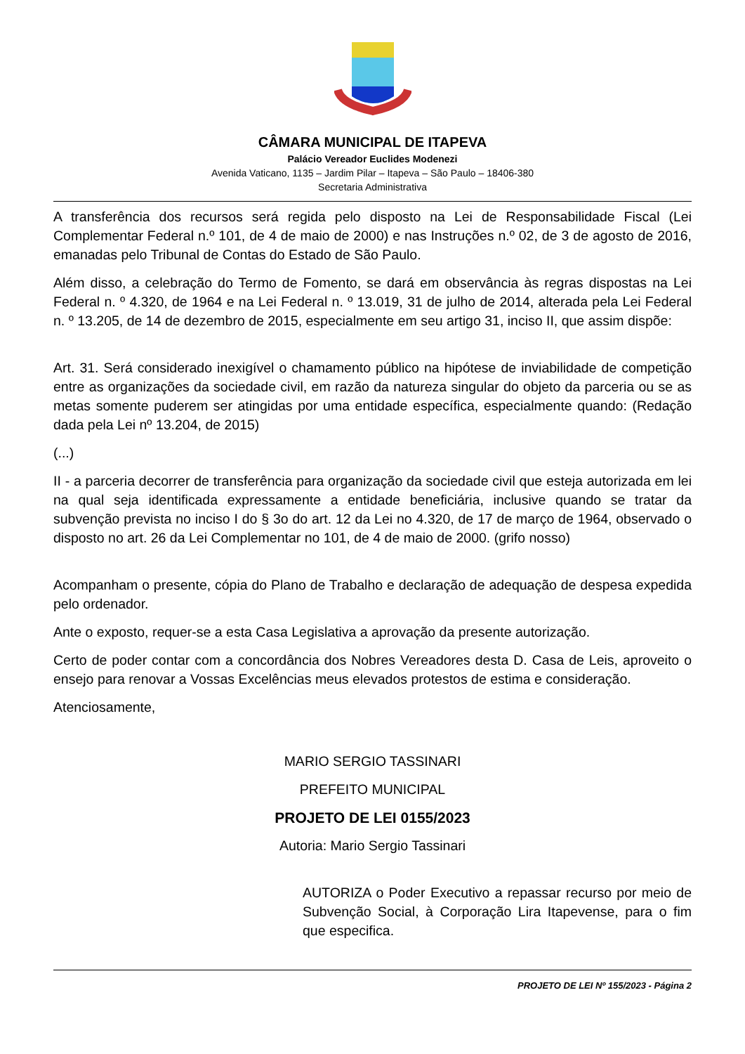CÂMARA MUNICIPAL DE ITAPEVA
Palácio Vereador Euclides Modenezi
Avenida Vaticano, 1135 – Jardim Pilar – Itapeva – São Paulo – 18406-380
Secretaria Administrativa
A transferência dos recursos será regida pelo disposto na Lei de Responsabilidade Fiscal (Lei Complementar Federal n.º 101, de 4 de maio de 2000) e nas Instruções n.º 02, de 3 de agosto de 2016, emanadas pelo Tribunal de Contas do Estado de São Paulo.
Além disso, a celebração do Termo de Fomento, se dará em observância às regras dispostas na Lei Federal n. º 4.320, de 1964 e na Lei Federal n. º 13.019, 31 de julho de 2014, alterada pela Lei Federal n. º 13.205, de 14 de dezembro de 2015, especialmente em seu artigo 31, inciso II, que assim dispõe:
Art. 31. Será considerado inexigível o chamamento público na hipótese de inviabilidade de competição entre as organizações da sociedade civil, em razão da natureza singular do objeto da parceria ou se as metas somente puderem ser atingidas por uma entidade específica, especialmente quando: (Redação dada pela Lei nº 13.204, de 2015)
(...)
II - a parceria decorrer de transferência para organização da sociedade civil que esteja autorizada em lei na qual seja identificada expressamente a entidade beneficiária, inclusive quando se tratar da subvenção prevista no inciso I do § 3o do art. 12 da Lei no 4.320, de 17 de março de 1964, observado o disposto no art. 26 da Lei Complementar no 101, de 4 de maio de 2000. (grifo nosso)
Acompanham o presente, cópia do Plano de Trabalho e declaração de adequação de despesa expedida pelo ordenador.
Ante o exposto, requer-se a esta Casa Legislativa a aprovação da presente autorização.
Certo de poder contar com a concordância dos Nobres Vereadores desta D. Casa de Leis, aproveito o ensejo para renovar a Vossas Excelências meus elevados protestos de estima e consideração.
Atenciosamente,
MARIO SERGIO TASSINARI
PREFEITO MUNICIPAL
PROJETO DE LEI 0155/2023
Autoria: Mario Sergio Tassinari
AUTORIZA o Poder Executivo a repassar recurso por meio de Subvenção Social, à Corporação Lira Itapevense, para o fim que especifica.
PROJETO DE LEI Nº 155/2023 - Página 2